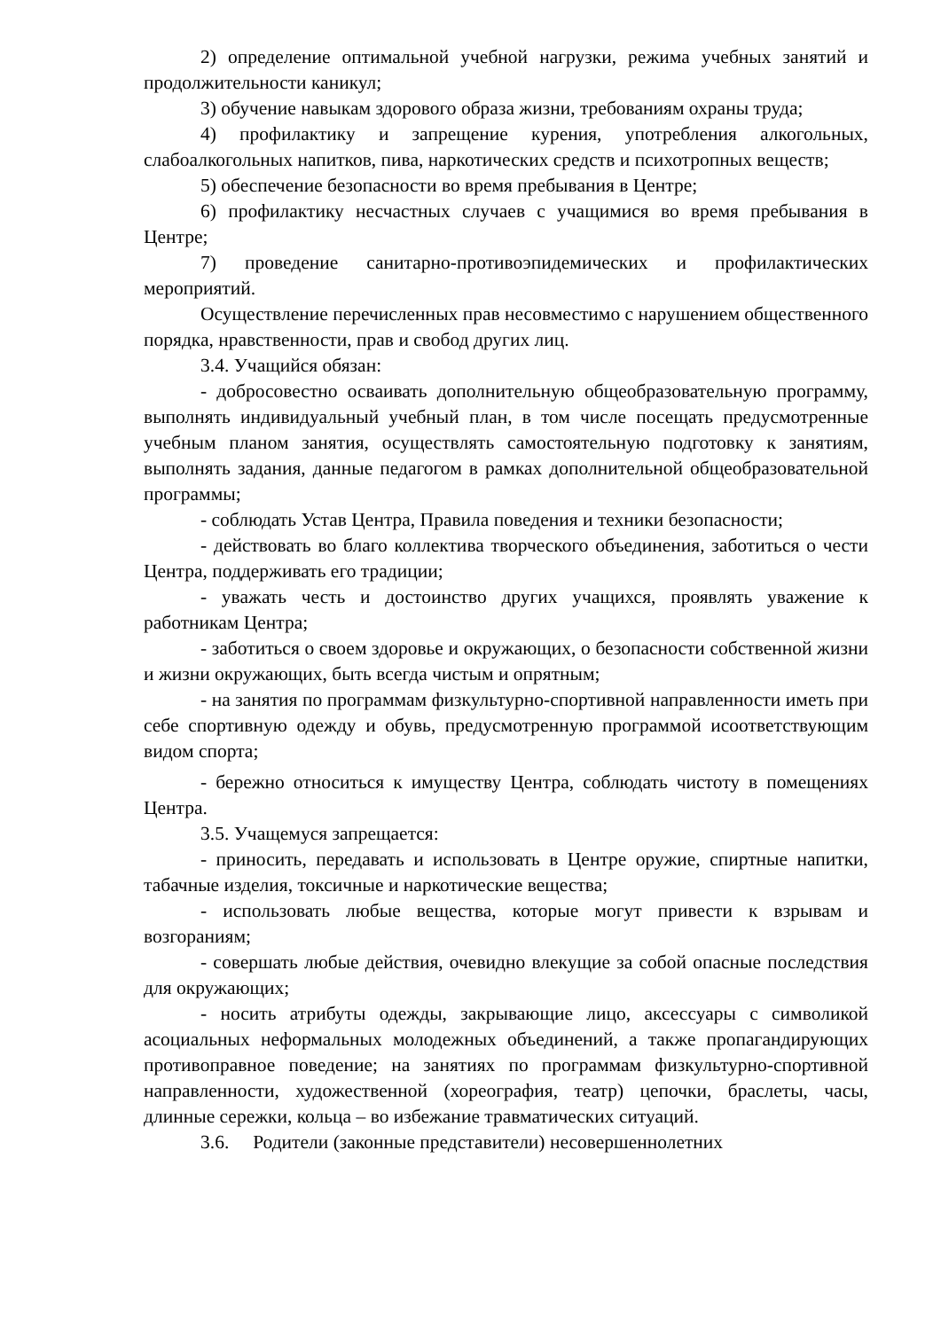2) определение оптимальной учебной нагрузки, режима учебных занятий и продолжительности каникул;
3) обучение навыкам здорового образа жизни, требованиям охраны труда;
4) профилактику и запрещение курения, употребления алкогольных, слабоалкогольных напитков, пива, наркотических средств и психотропных веществ;
5) обеспечение безопасности во время пребывания в Центре;
6) профилактику несчастных случаев с учащимися во время пребывания в Центре;
7) проведение санитарно-противоэпидемических и профилактических мероприятий.
Осуществление перечисленных прав несовместимо с нарушением общественного порядка, нравственности, прав и свобод других лиц.
3.4. Учащийся обязан:
- добросовестно осваивать дополнительную общеобразовательную программу, выполнять индивидуальный учебный план, в том числе посещать предусмотренные учебным планом занятия, осуществлять самостоятельную подготовку к занятиям, выполнять задания, данные педагогом в рамках дополнительной общеобразовательной программы;
- соблюдать Устав Центра, Правила поведения и техники безопасности;
- действовать во благо коллектива творческого объединения, заботиться о чести Центра, поддерживать его традиции;
- уважать честь и достоинство других учащихся, проявлять уважение к работникам Центра;
- заботиться о своем здоровье и окружающих, о безопасности собственной жизни и жизни окружающих, быть всегда чистым и опрятным;
- на занятия по программам физкультурно-спортивной направленности иметь при себе спортивную одежду и обувь, предусмотренную программой исоответствующим видом спорта;
- бережно относиться к имуществу Центра, соблюдать чистоту в помещениях Центра.
3.5. Учащемуся запрещается:
- приносить, передавать и использовать в Центре оружие, спиртные напитки, табачные изделия, токсичные и наркотические вещества;
- использовать любые вещества, которые могут привести к взрывам и возгораниям;
- совершать любые действия, очевидно влекущие за собой опасные последствия для окружающих;
- носить атрибуты одежды, закрывающие лицо, аксессуары с символикой асоциальных неформальных молодежных объединений, а также пропагандирующих противоправное поведение; на занятиях по программам физкультурно-спортивной направленности, художественной (хореография, театр) цепочки, браслеты, часы, длинные сережки, кольца – во избежание травматических ситуаций.
3.6. Родители (законные представители) несовершеннолетних